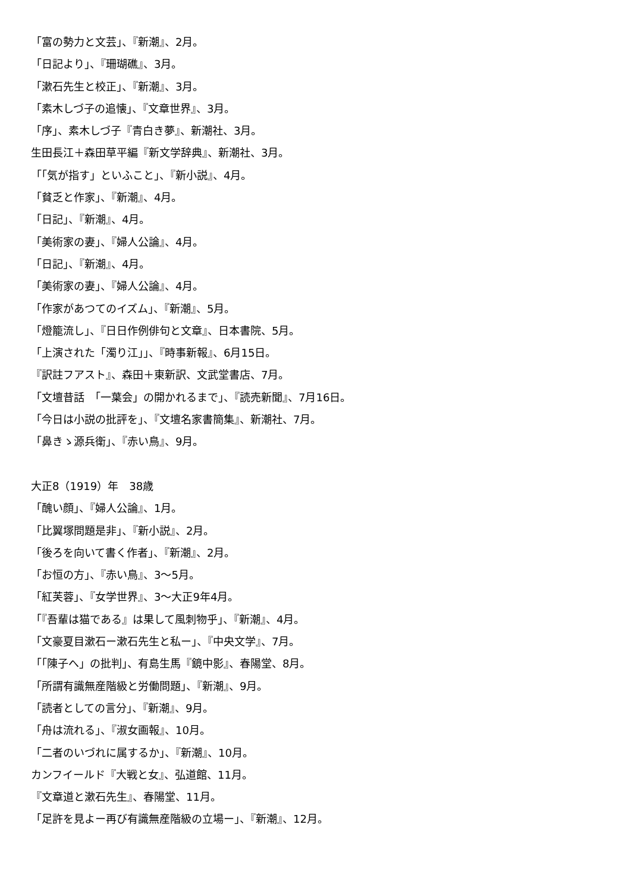「富の勢力と文芸」、『新潮』、2月。
「日記より」、『珊瑚礁』、3月。
「漱石先生と校正」、『新潮』、3月。
「素木しづ子の追懐」、『文章世界』、3月。
「序」、素木しづ子『青白き夢』、新潮社、3月。
生田長江＋森田草平編『新文学辞典』、新潮社、3月。
「「気が指す」といふこと」、『新小説』、4月。
「貧乏と作家」、『新潮』、4月。
「日記」、『新潮』、4月。
「美術家の妻」、『婦人公論』、4月。
「日記」、『新潮』、4月。
「美術家の妻」、『婦人公論』、4月。
「作家があつてのイズム」、『新潮』、5月。
「燈籠流し」、『日日作例俳句と文章』、日本書院、5月。
「上演された「濁り江」」、『時事新報』、6月15日。
『訳註フアスト』、森田＋東新訳、文武堂書店、7月。
「文壇昔話　「一葉会」の開かれるまで」、『読売新聞』、7月16日。
「今日は小説の批評を」、『文壇名家書簡集』、新潮社、7月。
「鼻きゝ源兵衛」、『赤い鳥』、9月。
大正8（1919）年　38歳
「醜い顔」、『婦人公論』、1月。
「比翼塚問題是非」、『新小説』、2月。
「後ろを向いて書く作者」、『新潮』、2月。
「お恒の方」、『赤い鳥』、3〜5月。
「紅芙蓉」、『女学世界』、3〜大正9年4月。
「『吾輩は猫である』は果して風刺物乎」、『新潮』、4月。
「文豪夏目漱石ー漱石先生と私ー」、『中央文学』、7月。
「「陳子へ」の批判」、有島生馬『鏡中影』、春陽堂、8月。
「所謂有識無産階級と労働問題」、『新潮』、9月。
「読者としての言分」、『新潮』、9月。
「舟は流れる」、『淑女画報』、10月。
「二者のいづれに属するか」、『新潮』、10月。
カンフイールド『大戦と女』、弘道館、11月。
『文章道と漱石先生』、春陽堂、11月。
「足許を見よー再び有識無産階級の立場ー」、『新潮』、12月。